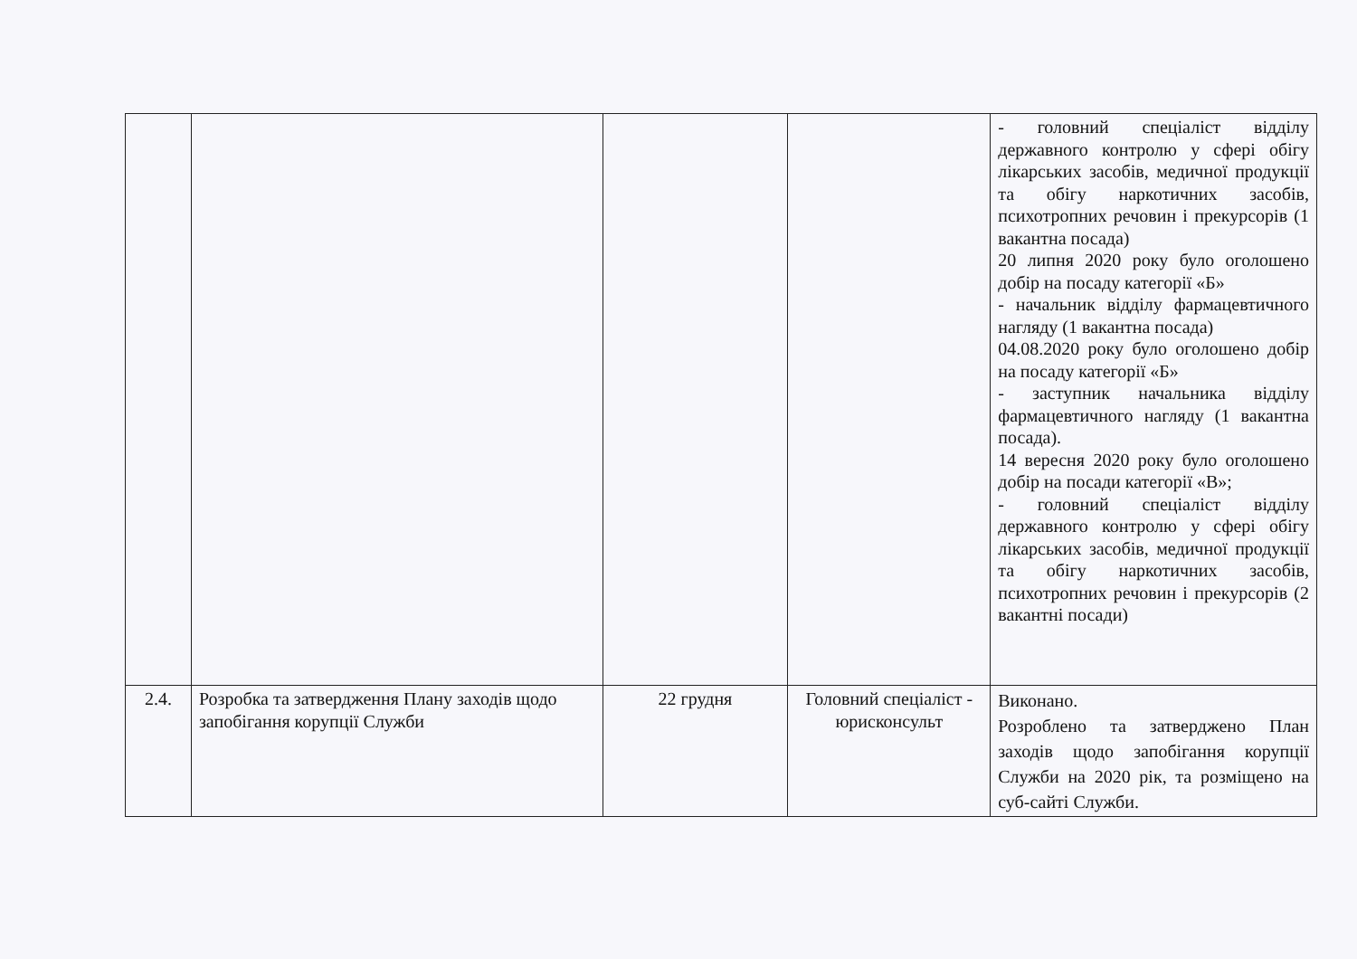| | | | | - головний спеціаліст відділу державного контролю у сфері обігу лікарських засобів, медичної продукції та обігу наркотичних засобів, психотропних речовин і прекурсорів (1 вакантна посада) 20 липня 2020 року було оголошено добір на посаду категорії «Б» - начальник відділу фармацевтичного нагляду (1 вакантна посада) 04.08.2020 року було оголошено добір на посаду категорії «Б» - заступник начальника відділу фармацевтичного нагляду (1 вакантна посада). 14 вересня 2020 року було оголошено добір на посади категорії «В»; - головний спеціаліст відділу державного контролю у сфері обігу лікарських засобів, медичної продукції та обігу наркотичних засобів, психотропних речовин і прекурсорів (2 вакантні посади) |
| 2.4. | Розробка та затвердження Плану заходів щодо запобігання корупції Служби | 22 грудня | Головний спеціаліст - юрисконсульт | Виконано. Розроблено та затверджено План заходів щодо запобігання корупції Служби на 2020 рік, та розміщено на суб-сайті Служби. |